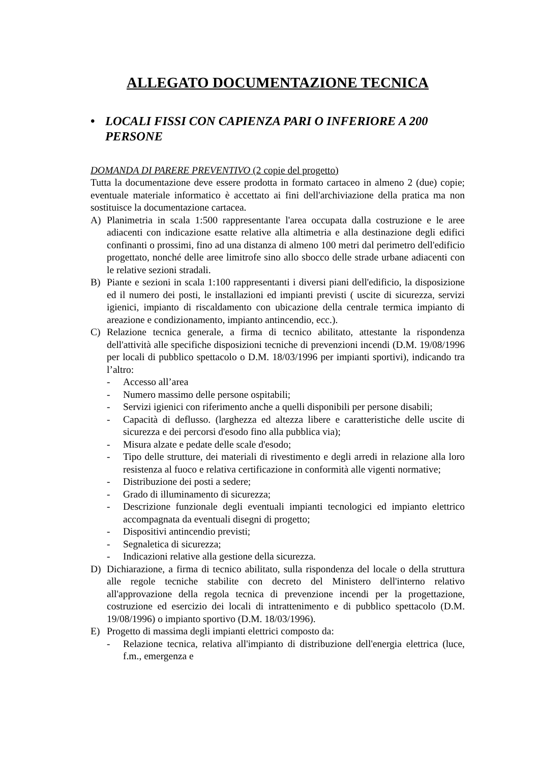ALLEGATO DOCUMENTAZIONE TECNICA
• LOCALI FISSI CON CAPIENZA PARI O INFERIORE A 200 PERSONE
DOMANDA DI PARERE PREVENTIVO (2 copie del progetto)
Tutta la documentazione deve essere prodotta in formato cartaceo in almeno 2 (due) copie; eventuale materiale informatico è accettato ai fini dell'archiviazione della pratica ma non sostituisce la documentazione cartacea.
A) Planimetria in scala 1:500 rappresentante l'area occupata dalla costruzione e le aree adiacenti con indicazione esatte relative alla altimetria e alla destinazione degli edifici confinanti o prossimi, fino ad una distanza di almeno 100 metri dal perimetro dell'edificio progettato, nonché delle aree limitrofe sino allo sbocco delle strade urbane adiacenti con le relative sezioni stradali.
B) Piante e sezioni in scala 1:100 rappresentanti i diversi piani dell'edificio, la disposizione ed il numero dei posti, le installazioni ed impianti previsti ( uscite di sicurezza, servizi igienici, impianto di riscaldamento con ubicazione della centrale termica impianto di areazione e condizionamento, impianto antincendio, ecc.).
C) Relazione tecnica generale, a firma di tecnico abilitato, attestante la rispondenza dell'attività alle specifiche disposizioni tecniche di prevenzioni incendi (D.M. 19/08/1996 per locali di pubblico spettacolo o D.M. 18/03/1996 per impianti sportivi), indicando tra l’altro:
- Accesso all’area
- Numero massimo delle persone ospitabili;
- Servizi igienici con riferimento anche a quelli disponibili per persone disabili;
- Capacità di deflusso. (larghezza ed altezza libere e caratteristiche delle uscite di sicurezza e dei percorsi d'esodo fino alla pubblica via);
- Misura alzate e pedate delle scale d'esodo;
- Tipo delle strutture, dei materiali di rivestimento e degli arredi in relazione alla loro resistenza al fuoco e relativa certificazione in conformità alle vigenti normative;
- Distribuzione dei posti a sedere;
- Grado di illuminamento di sicurezza;
- Descrizione funzionale degli eventuali impianti tecnologici ed impianto elettrico accompagnata da eventuali disegni di progetto;
- Dispositivi antincendio previsti;
- Segnaletica di sicurezza;
- Indicazioni relative alla gestione della sicurezza.
D) Dichiarazione, a firma di tecnico abilitato, sulla rispondenza del locale o della struttura alle regole tecniche stabilite con decreto del Ministero dell'interno relativo all'approvazione della regola tecnica di prevenzione incendi per la progettazione, costruzione ed esercizio dei locali di intrattenimento e di pubblico spettacolo (D.M. 19/08/1996) o impianto sportivo (D.M. 18/03/1996).
E) Progetto di massima degli impianti elettrici composto da:
- Relazione tecnica, relativa all'impianto di distribuzione dell'energia elettrica (luce, f.m., emergenza e